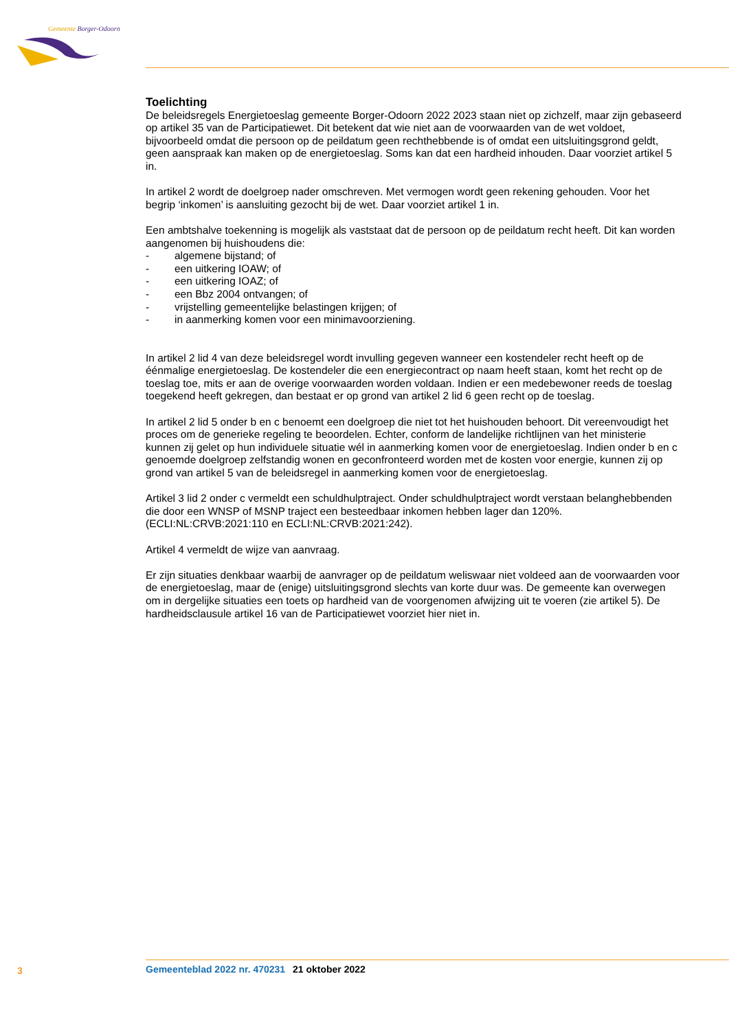Gemeente Borger-Odoorn
Toelichting
De beleidsregels Energietoeslag gemeente Borger-Odoorn 2022 2023 staan niet op zichzelf, maar zijn gebaseerd op artikel 35 van de Participatiewet. Dit betekent dat wie niet aan de voorwaarden van de wet voldoet, bijvoorbeeld omdat die persoon op de peildatum geen rechthebbende is of omdat een uitsluitingsgrond geldt, geen aanspraak kan maken op de energietoeslag. Soms kan dat een hardheid inhouden. Daar voorziet artikel 5 in.
In artikel 2 wordt de doelgroep nader omschreven. Met vermogen wordt geen rekening gehouden. Voor het begrip ‘inkomen’ is aansluiting gezocht bij de wet. Daar voorziet artikel 1 in.
Een ambtshalve toekenning is mogelijk als vaststaat dat de persoon op de peildatum recht heeft. Dit kan worden aangenomen bij huishoudens die:
- algemene bijstand; of
- een uitkering IOAW; of
- een uitkering IOAZ; of
- een Bbz 2004 ontvangen; of
- vrijstelling gemeentelijke belastingen krijgen; of
- in aanmerking komen voor een minimavoorziening.
In artikel 2 lid 4 van deze beleidsregel wordt invulling gegeven wanneer een kostendeler recht heeft op de éénmalige energietoeslag. De kostendeler die een energiecontract op naam heeft staan, komt het recht op de toeslag toe, mits er aan de overige voorwaarden worden voldaan. Indien er een medebewoner reeds de toeslag toegekend heeft gekregen, dan bestaat er op grond van artikel 2 lid 6 geen recht op de toeslag.
In artikel 2 lid 5 onder b en c benoemt een doelgroep die niet tot het huishouden behoort. Dit vereenvoudigt het proces om de generieke regeling te beoordelen. Echter, conform de landelijke richtlijnen van het ministerie kunnen zij gelet op hun individuele situatie wél in aanmerking komen voor de energietoeslag. Indien onder b en c genoemde doelgroep zelfstandig wonen en geconfronteerd worden met de kosten voor energie, kunnen zij op grond van artikel 5 van de beleidsregel in aanmerking komen voor de energietoeslag.
Artikel 3 lid 2 onder c vermeldt een schuldhulptraject. Onder schuldhulptraject wordt verstaan belanghebbenden die door een WNSP of MSNP traject een besteedbaar inkomen hebben lager dan 120%. (ECLI:NL:CRVB:2021:110 en ECLI:NL:CRVB:2021:242).
Artikel 4 vermeldt de wijze van aanvraag.
Er zijn situaties denkbaar waarbij de aanvrager op de peildatum weliswaar niet voldeed aan de voorwaarden voor de energietoeslag, maar de (enige) uitsluitingsgrond slechts van korte duur was. De gemeente kan overwegen om in dergelijke situaties een toets op hardheid van de voorgenomen afwijzing uit te voeren (zie artikel 5). De hardheidsclausule artikel 16 van de Participatiewet voorziet hier niet in.
3 Gemeenteblad 2022 nr. 470231 21 oktober 2022